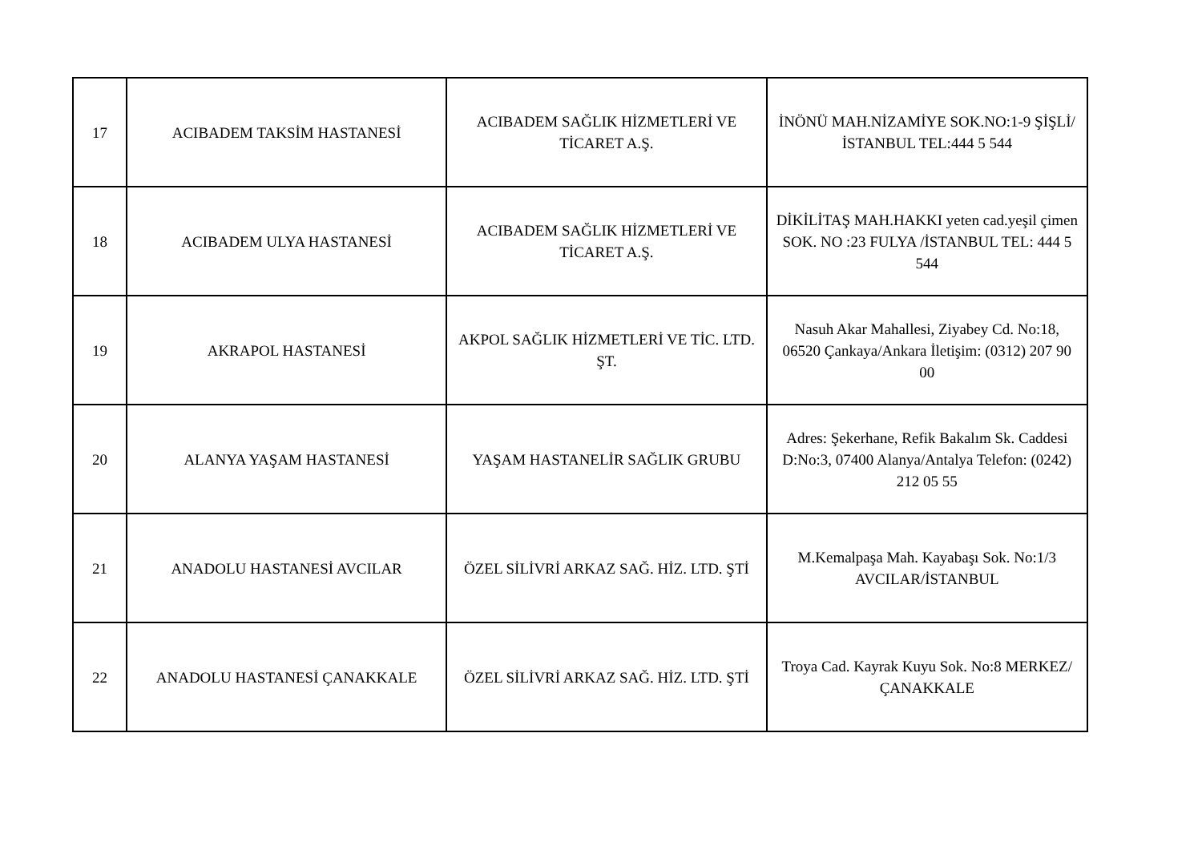| 17 | ACIBADEM TAKSİM HASTANESİ | ACIBADEM SAĞLIK HİZMETLERİ VE TİCARET A.Ş. | İNÖNÜ MAH.NİZAMİYE SOK.NO:1-9 ŞİŞLİ/İSTANBUL TEL:444 5 544 |
| 18 | ACIBADEM ULYA HASTANESİ | ACIBADEM SAĞLIK HİZMETLERİ VE TİCARET A.Ş. | DİKİLİTAŞ MAH.HAKKI yeten cad.yeşil çimen SOK. NO :23 FULYA /İSTANBUL TEL: 444 5 544 |
| 19 | AKRAPOL HASTANESİ | AKPOL SAĞLIK HİZMETLERİ VE TİC. LTD. ŞT. | Nasuh Akar Mahallesi, Ziyabey Cd. No:18, 06520 Çankaya/Ankara İletişim: (0312) 207 90 00 |
| 20 | ALANYA YAŞAM HASTANESİ | YAŞAM HASTANELİR SAĞLIK GRUBU | Adres: Şekerhane, Refik Bakalım Sk. Caddesi D:No:3, 07400 Alanya/Antalya Telefon: (0242) 212 05 55 |
| 21 | ANADOLU HASTANESİ AVCILAR | ÖZEL SİLİVRİ ARKAZ SAĞ. HİZ. LTD. ŞTİ | M.Kemalpaşa Mah. Kayabaşı Sok. No:1/3 AVCILAR/İSTANBUL |
| 22 | ANADOLU HASTANESİ ÇANAKKALE | ÖZEL SİLİVRİ ARKAZ SAĞ. HİZ. LTD. ŞTİ | Troya Cad. Kayrak Kuyu Sok. No:8 MERKEZ/ÇANAKKALE |